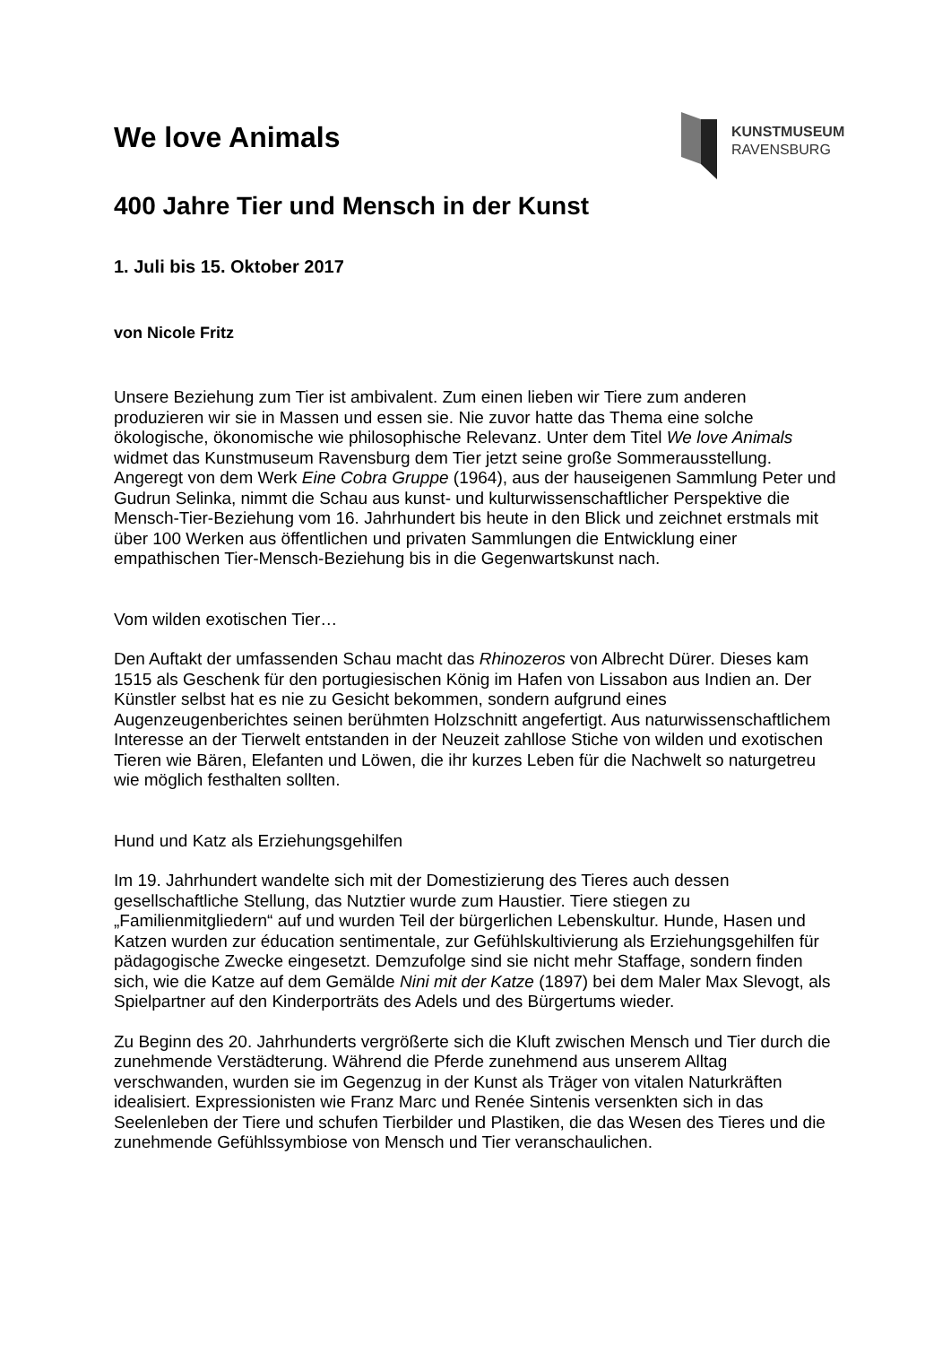KUNSTMUSEUM
RAVENSBURG
We love Animals
400 Jahre Tier und Mensch in der Kunst
1. Juli bis 15. Oktober 2017
von Nicole Fritz
Unsere Beziehung zum Tier ist ambivalent. Zum einen lieben wir Tiere zum anderen produzieren wir sie in Massen und essen sie. Nie zuvor hatte das Thema eine solche ökologische, ökonomische wie philosophische Relevanz. Unter dem Titel We love Animals widmet das Kunstmuseum Ravensburg dem Tier jetzt seine große Sommerausstellung. Angeregt von dem Werk Eine Cobra Gruppe (1964), aus der hauseigenen Sammlung Peter und Gudrun Selinka, nimmt die Schau aus kunst- und kulturwissenschaftlicher Perspektive die Mensch-Tier-Beziehung vom 16. Jahrhundert bis heute in den Blick und zeichnet erstmals mit über 100 Werken aus öffentlichen und privaten Sammlungen die Entwicklung einer empathischen Tier-Mensch-Beziehung bis in die Gegenwartskunst nach.
Vom wilden exotischen Tier…
Den Auftakt der umfassenden Schau macht das Rhinozeros von Albrecht Dürer. Dieses kam 1515 als Geschenk für den portugiesischen König im Hafen von Lissabon aus Indien an. Der Künstler selbst hat es nie zu Gesicht bekommen, sondern aufgrund eines Augenzeugenberichtes seinen berühmten Holzschnitt angefertigt. Aus naturwissenschaftlichem Interesse an der Tierwelt entstanden in der Neuzeit zahllose Stiche von wilden und exotischen Tieren wie Bären, Elefanten und Löwen, die ihr kurzes Leben für die Nachwelt so naturgetreu wie möglich festhalten sollten.
Hund und Katz als Erziehungsgehilfen
Im 19. Jahrhundert wandelte sich mit der Domestizierung des Tieres auch dessen gesellschaftliche Stellung, das Nutztier wurde zum Haustier. Tiere stiegen zu „Familienmitgliedern“ auf und wurden Teil der bürgerlichen Lebenskultur. Hunde, Hasen und Katzen wurden zur éducation sentimentale, zur Gefühlskultivierung als Erziehungsgehilfen für pädagogische Zwecke eingesetzt. Demzufolge sind sie nicht mehr Staffage, sondern finden sich, wie die Katze auf dem Gemälde Nini mit der Katze (1897) bei dem Maler Max Slevogt, als Spielpartner auf den Kinderporträts des Adels und des Bürgertums wieder.
Zu Beginn des 20. Jahrhunderts vergrößerte sich die Kluft zwischen Mensch und Tier durch die zunehmende Verstädterung. Während die Pferde zunehmend aus unserem Alltag verschwanden, wurden sie im Gegenzug in der Kunst als Träger von vitalen Naturkräften idealisiert. Expressionisten wie Franz Marc und Renée Sintenis versenkten sich in das Seelenleben der Tiere und schufen Tierbilder und Plastiken, die das Wesen des Tieres und die zunehmende Gefühlssymbiose von Mensch und Tier veranschaulichen.